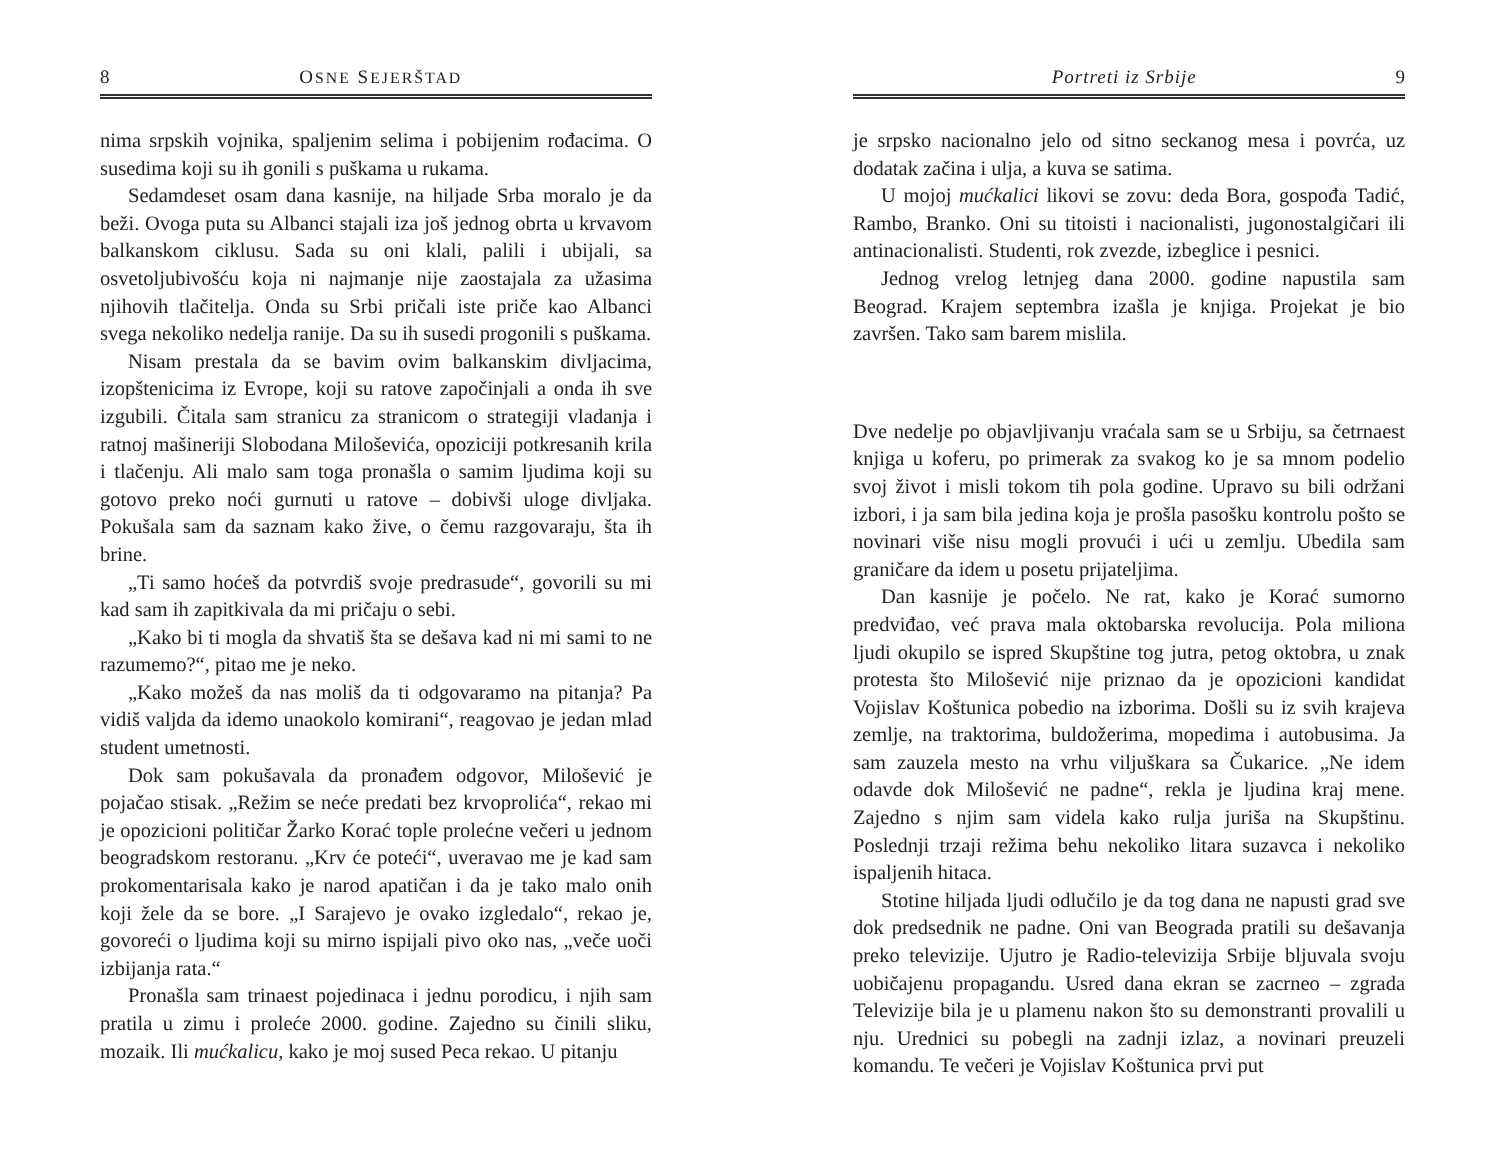8 OSNE SEJERŠTAD
nima srpskih vojnika, spaljenim selima i pobijenim rođacima. O susedima koji su ih gonili s puškama u rukama.
Sedamdeset osam dana kasnije, na hiljade Srba moralo je da beži. Ovoga puta su Albanci stajali iza još jednog obrta u krvavom balkanskom ciklusu. Sada su oni klali, palili i ubijali, sa osvetoljubivošću koja ni najmanje nije zaostajala za užasima njihovih tlačitelja. Onda su Srbi pričali iste priče kao Albanci svega nekoliko nedelja ranije. Da su ih susedi progonili s puškama.
Nisam prestala da se bavim ovim balkanskim divljacima, izopštenicima iz Evrope, koji su ratove započinjali a onda ih sve izgubili. Čitala sam stranicu za stranicom o strategiji vladanja i ratnoj mašineriji Slobodana Miloševića, opoziciji potkresanih krila i tlačenju. Ali malo sam toga pronašla o samim ljudima koji su gotovo preko noći gurnuti u ratove – dobivši uloge divljaka. Pokušala sam da saznam kako žive, o čemu razgovaraju, šta ih brine.
„Ti samo hoćeš da potvrdiš svoje predrasude“, govorili su mi kad sam ih zapitkivala da mi pričaju o sebi.
„Kako bi ti mogla da shvatiš šta se dešava kad ni mi sami to ne razumemo?“, pitao me je neko.
„Kako možeš da nas moliš da ti odgovaramo na pitanja? Pa vidiš valjda da idemo unaokolo komirani“, reagovao je jedan mlad student umetnosti.
Dok sam pokušavala da pronađem odgovor, Milošević je pojačao stisak. „Režim se neće predati bez krvoprolića“, rekao mi je opozicioni političar Žarko Korać tople prolećne večeri u jednom beogradskom restoranu. „Krv će poteći“, uveravao me je kad sam prokomentarisala kako je narod apatičan i da je tako malo onih koji žele da se bore. „I Sarajevo je ovako izgledalo“, rekao je, govoreći o ljudima koji su mirno ispijali pivo oko nas, „veče uoči izbijanja rata.“
Pronašla sam trinaest pojedinaca i jednu porodicu, i njih sam pratila u zimu i proleće 2000. godine. Zajedno su činili sliku, mozaik. Ili mućkalicu, kako je moj sused Peca rekao. U pitanju
Portreti iz Srbije 9
je srpsko nacionalno jelo od sitno seckanog mesa i povrća, uz dodatak začina i ulja, a kuva se satima.
U mojoj mućkalici likovi se zovu: deda Bora, gospođa Tadić, Rambo, Branko. Oni su titoisti i nacionalisti, jugonostalgičari ili antinacionalisti. Studenti, rok zvezde, izbeglice i pesnici.
Jednog vrelog letnjeg dana 2000. godine napustila sam Beograd. Krajem septembra izašla je knjiga. Projekat je bio završen. Tako sam barem mislila.
Dve nedelje po objavljivanju vraćala sam se u Srbiju, sa četrnaest knjiga u koferu, po primerak za svakog ko je sa mnom podelio svoj život i misli tokom tih pola godine. Upravo su bili održani izbori, i ja sam bila jedina koja je prošla pasošku kontrolu pošto se novinari više nisu mogli provući i ući u zemlju. Ubedila sam graničare da idem u posetu prijateljima.
Dan kasnije je počelo. Ne rat, kako je Korać sumorno predviđao, već prava mala oktobarska revolucija. Pola miliona ljudi okupilo se ispred Skupštine tog jutra, petog oktobra, u znak protesta što Milošević nije priznao da je opozicioni kandidat Vojislav Koštunica pobedio na izborima. Došli su iz svih krajeva zemlje, na traktorima, buldožerima, mopedima i autobusima. Ja sam zauzela mesto na vrhu viljuškara sa Čukarice. „Ne idem odavde dok Milošević ne padne“, rekla je ljudina kraj mene. Zajedno s njim sam videla kako rulja juriša na Skupštinu. Poslednji trzaji režima behu nekoliko litara suzavca i nekoliko ispaljenih hitaca.
Stotine hiljada ljudi odlučilo je da tog dana ne napusti grad sve dok predsednik ne padne. Oni van Beograda pratili su dešavanja preko televizije. Ujutro je Radio-televizija Srbije bljuvala svoju uobičajenu propagandu. Usred dana ekran se zacrneo – zgrada Televizije bila je u plamenu nakon što su demonstranti provalili u nju. Urednici su pobegli na zadnji izlaz, a novinari preuzeli komandu. Te večeri je Vojislav Koštunica prvi put